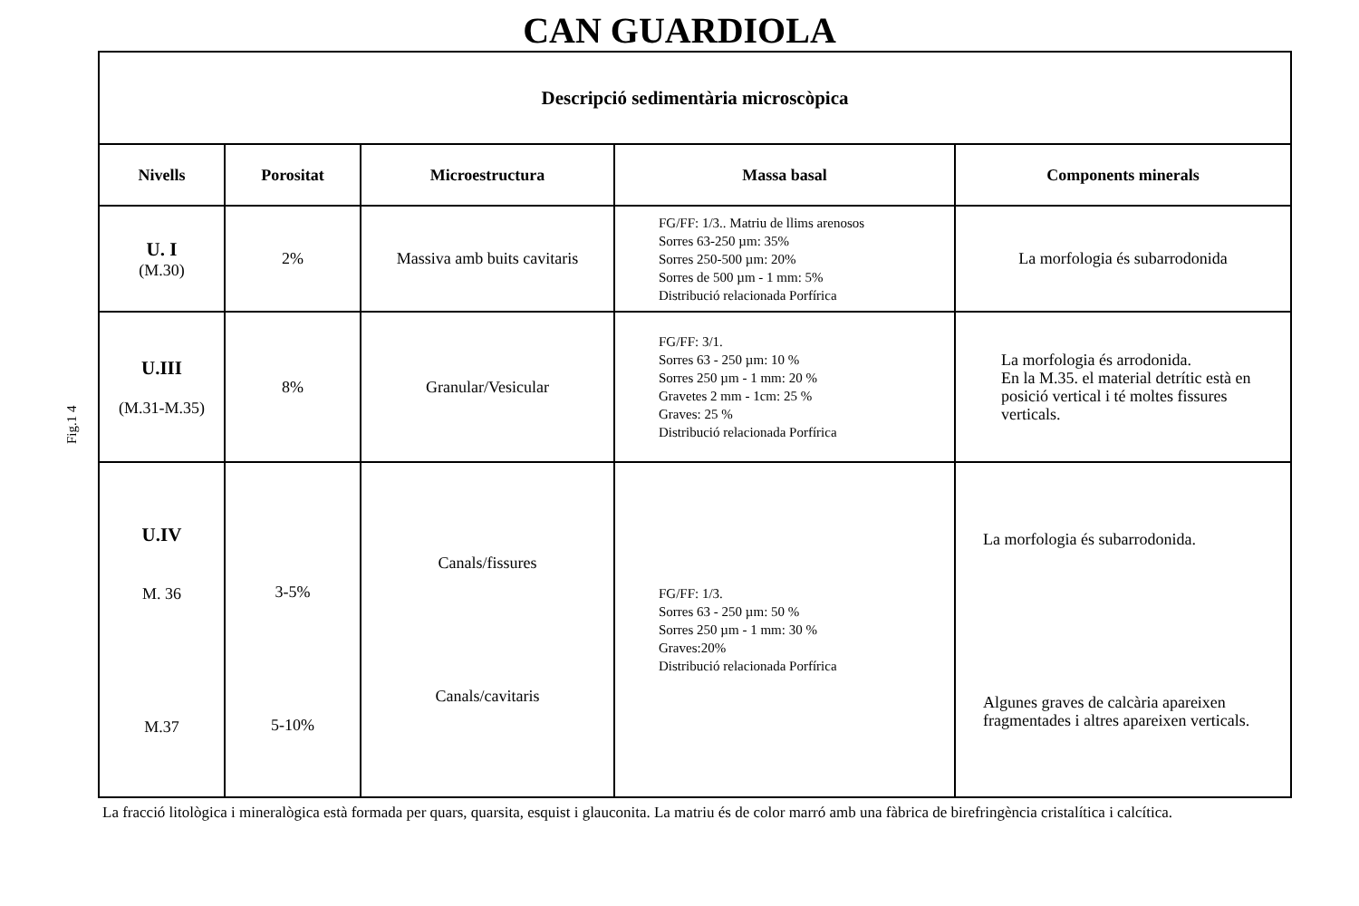CAN GUARDIOLA
Fig.1 4
| Descripció sedimentària microscòpica | | | | |
| --- | --- | --- | --- | --- |
| Nivells | Porositat | Microestructura | Massa basal | Components minerals |
| U. I (M.30) | 2% | Massiva amb buits cavitaris | FG/FF: 1/3.. Matriu de llims arenosos Sorres 63-250 µm: 35% Sorres 250-500 µm: 20% Sorres de 500 µm - 1 mm: 5% Distribució relacionada Porfírica | La morfologia és subarrodonida |
| U.III (M.31-M.35) | 8% | Granular/Vesicular | FG/FF: 3/1. Sorres 63 - 250 µm: 10 % Sorres 250 µm - 1 mm: 20 % Gravetes 2 mm - 1cm: 25 % Graves: 25 % Distribució relacionada Porfírica | La morfologia és arrodonida. En la M.35. el material detrític està en posició vertical i té moltes fissures verticals. |
| U.IV M. 36 M.37 | 3-5% 5-10% | Canals/fissures Canals/cavitaris | FG/FF: 1/3. Sorres 63 - 250 µm: 50 % Sorres 250 µm - 1 mm: 30 % Graves:20% Distribució relacionada Porfírica | La morfologia és subarrodonida. Algunes graves de calcària apareixen fragmentades i altres apareixen verticals. |
La fracció litològica i mineralògica està formada per quars, quarsita, esquist i glauconita. La matriu és de color marró amb una fàbrica de birefringència cristalítica i calcítica.